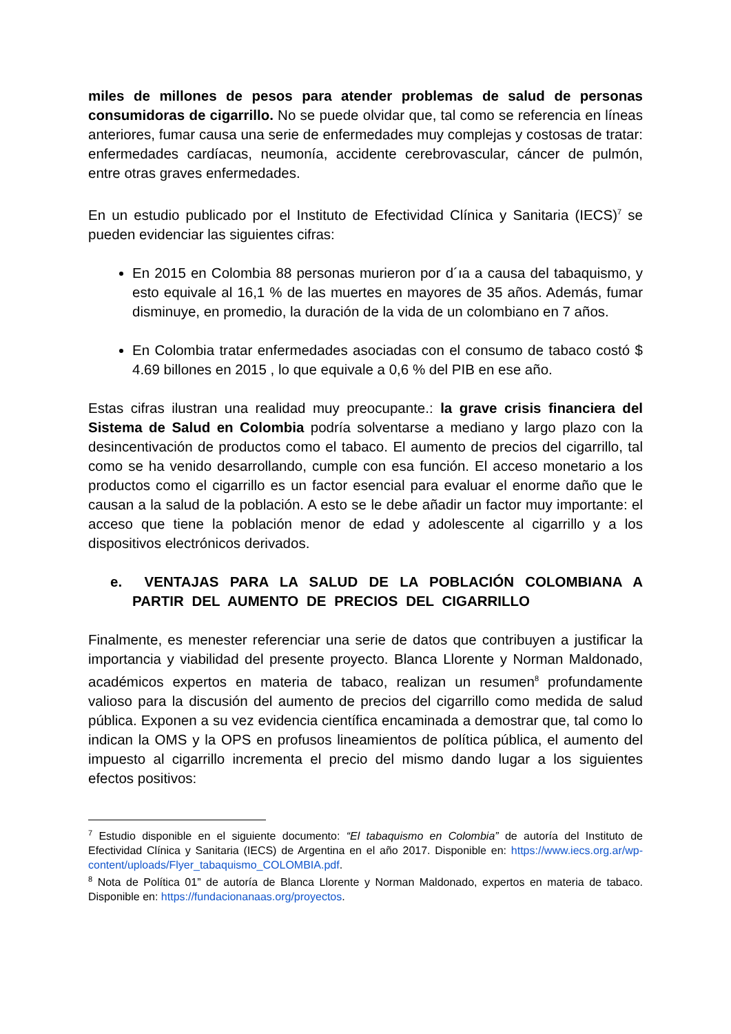miles de millones de pesos para atender problemas de salud de personas consumidoras de cigarrillo. No se puede olvidar que, tal como se referencia en líneas anteriores, fumar causa una serie de enfermedades muy complejas y costosas de tratar: enfermedades cardíacas, neumonía, accidente cerebrovascular, cáncer de pulmón, entre otras graves enfermedades.
En un estudio publicado por el Instituto de Efectividad Clínica y Sanitaria (IECS)<sup>7</sup> se pueden evidenciar las siguientes cifras:
En 2015 en Colombia 88 personas murieron por d´ıa a causa del tabaquismo, y esto equivale al 16,1 % de las muertes en mayores de 35 años. Además, fumar disminuye, en promedio, la duración de la vida de un colombiano en 7 años.
En Colombia tratar enfermedades asociadas con el consumo de tabaco costó $ 4.69 billones en 2015 , lo que equivale a 0,6 % del PIB en ese año.
Estas cifras ilustran una realidad muy preocupante.: la grave crisis financiera del Sistema de Salud en Colombia podría solventarse a mediano y largo plazo con la desincentivación de productos como el tabaco. El aumento de precios del cigarrillo, tal como se ha venido desarrollando, cumple con esa función. El acceso monetario a los productos como el cigarrillo es un factor esencial para evaluar el enorme daño que le causan a la salud de la población. A esto se le debe añadir un factor muy importante: el acceso que tiene la población menor de edad y adolescente al cigarrillo y a los dispositivos electrónicos derivados.
e. VENTAJAS PARA LA SALUD DE LA POBLACIÓN COLOMBIANA A PARTIR DEL AUMENTO DE PRECIOS DEL CIGARRILLO
Finalmente, es menester referenciar una serie de datos que contribuyen a justificar la importancia y viabilidad del presente proyecto. Blanca Llorente y Norman Maldonado, académicos expertos en materia de tabaco, realizan un resumen<sup>8</sup> profundamente valioso para la discusión del aumento de precios del cigarrillo como medida de salud pública. Exponen a su vez evidencia científica encaminada a demostrar que, tal como lo indican la OMS y la OPS en profusos lineamientos de política pública, el aumento del impuesto al cigarrillo incrementa el precio del mismo dando lugar a los siguientes efectos positivos:
<sup>7</sup> Estudio disponible en el siguiente documento: “El tabaquismo en Colombia” de autoría del Instituto de Efectividad Clínica y Sanitaria (IECS) de Argentina en el año 2017. Disponible en: https://www.iecs.org.ar/wp-content/uploads/Flyer_tabaquismo_COLOMBIA.pdf.
<sup>8</sup> Nota de Política 01” de autoría de Blanca Llorente y Norman Maldonado, expertos en materia de tabaco. Disponible en: https://fundacionanaas.org/proyectos.